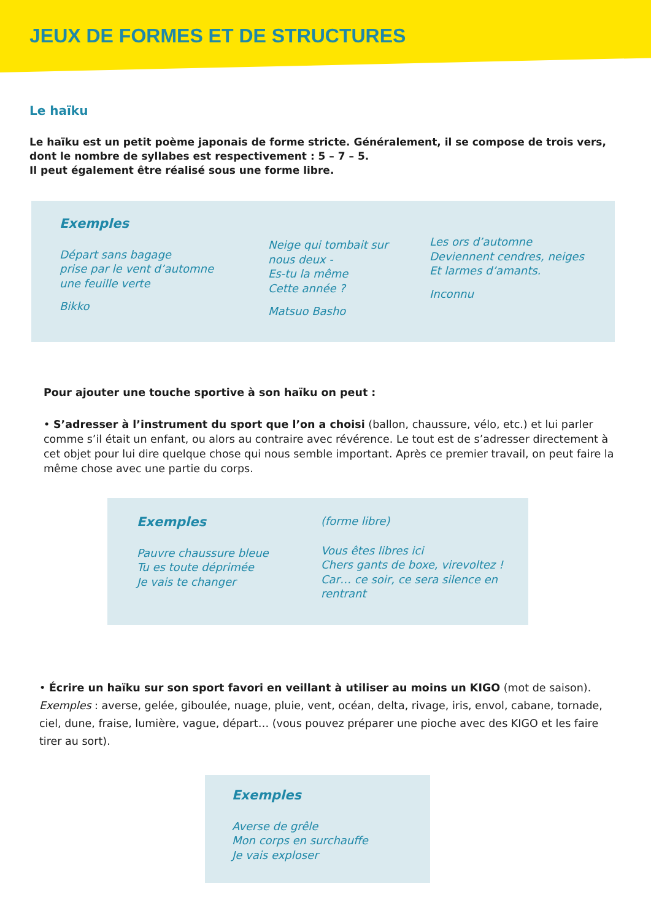JEUX DE FORMES ET DE STRUCTURES
Le haïku
Le haïku est un petit poème japonais de forme stricte. Généralement, il se compose de trois vers, dont le nombre de syllabes est respectivement : 5 – 7 – 5.
Il peut également être réalisé sous une forme libre.
Exemples
Départ sans bagage
prise par le vent d’automne
une feuille verte
Bikko
Neige qui tombait sur
nous deux -
Es-tu la même
Cette année ?
Matsuo Basho
Les ors d’automne
Deviennent cendres, neiges
Et larmes d’amants.
Inconnu
Pour ajouter une touche sportive à son haïku on peut :
• S’adresser à l’instrument du sport que l’on a choisi (ballon, chaussure, vélo, etc.) et lui parler comme s’il était un enfant, ou alors au contraire avec révérence. Le tout est de s’adresser directement à cet objet pour lui dire quelque chose qui nous semble important. Après ce premier travail, on peut faire la même chose avec une partie du corps.
Exemples
Pauvre chaussure bleue
Tu es toute déprimée
Je vais te changer
(forme libre)
Vous êtes libres ici
Chers gants de boxe, virevoltez !
Car… ce soir, ce sera silence en rentrant
• Écrire un haïku sur son sport favori en veillant à utiliser au moins un KIGO (mot de saison).
Exemples : averse, gelée, giboulée, nuage, pluie, vent, océan, delta, rivage, iris, envol, cabane, tornade, ciel, dune, fraise, lumière, vague, départ… (vous pouvez préparer une pioche avec des KIGO et les faire tirer au sort).
Exemples
Averse de grêle
Mon corps en surchauffe
Je vais exploser